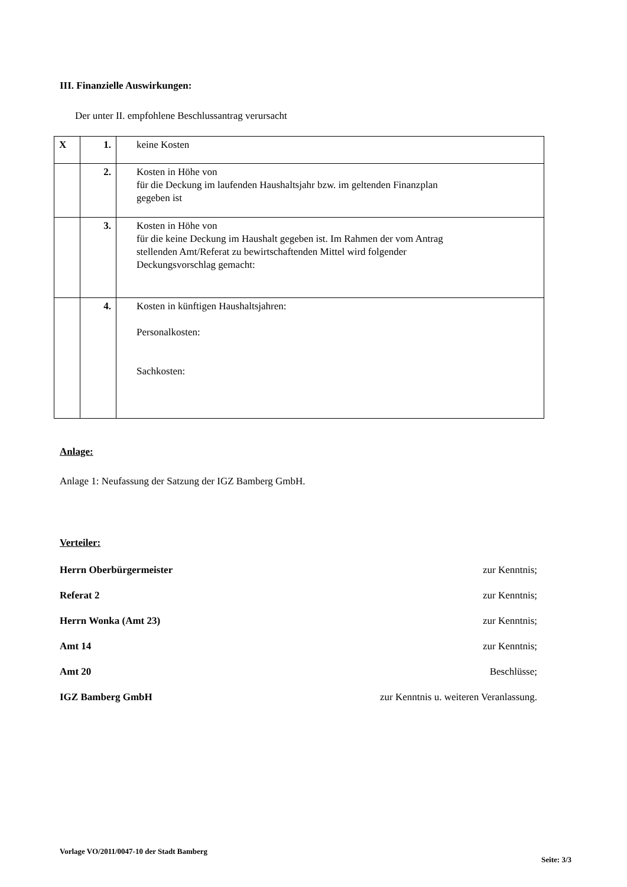III. Finanzielle Auswirkungen:
Der unter II. empfohlene Beschlussantrag verursacht
| X | 1. | keine Kosten |
| | 2. | Kosten in Höhe von für die Deckung im laufenden Haushaltsjahr bzw. im geltenden Finanzplan gegeben ist |
| | 3. | Kosten in Höhe von für die keine Deckung im Haushalt gegeben ist. Im Rahmen der vom Antrag stellenden Amt/Referat zu bewirtschaftenden Mittel wird folgender Deckungsvorschlag gemacht: |
| | 4. | Kosten in künftigen Haushaltsjahren: Personalkosten: Sachkosten: |
Anlage:
Anlage 1: Neufassung der Satzung der IGZ Bamberg GmbH.
Verteiler:
Herrn Oberbürgermeister zur Kenntnis;
Referat 2 zur Kenntnis;
Herrn Wonka (Amt 23) zur Kenntnis;
Amt 14 zur Kenntnis;
Amt 20 Beschlüsse;
IGZ Bamberg GmbH zur Kenntnis u. weiteren Veranlassung.
Vorlage VO/2011/0047-10 der Stadt Bamberg Seite: 3/3